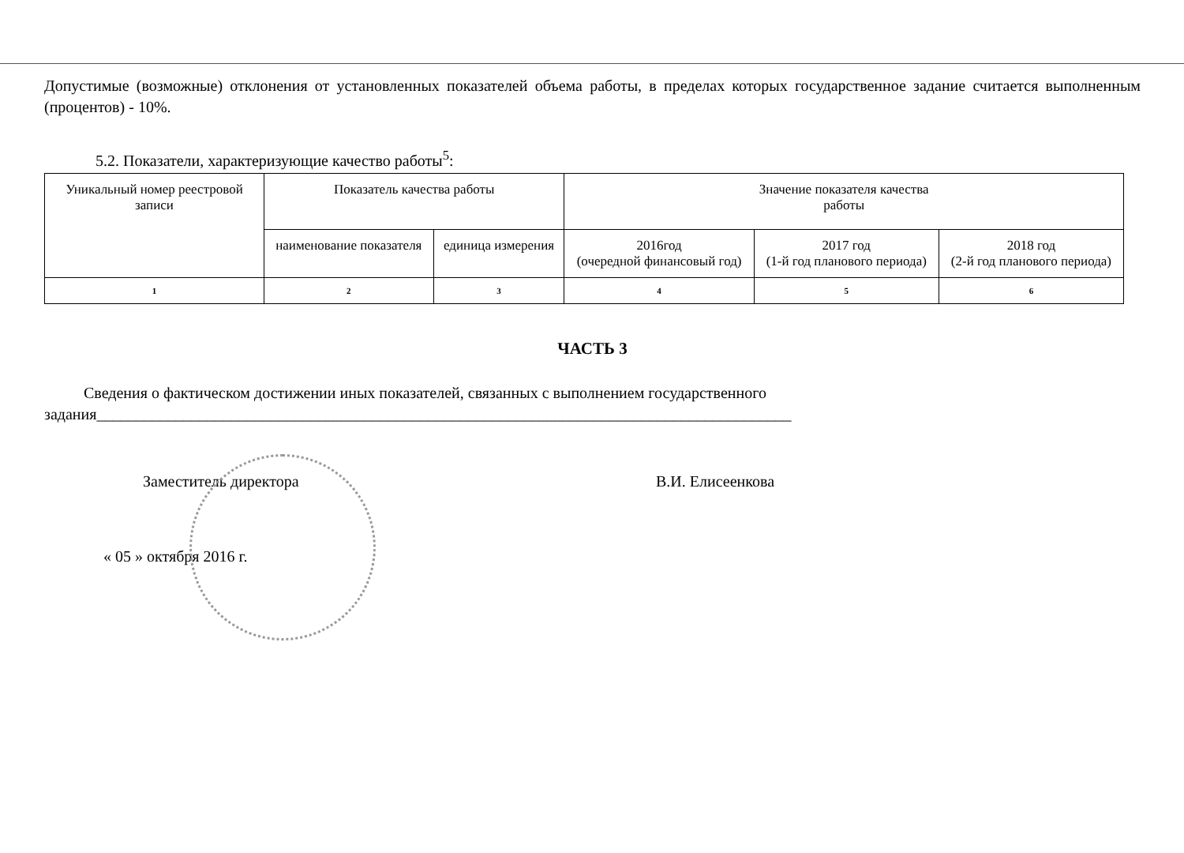Допустимые (возможные) отклонения от установленных показателей объема работы, в пределах которых государственное задание считается выполненным (процентов) - 10%.
5.2. Показатели, характеризующие качество работы<sup>5</sup>:
| Уникальный номер реестровой записи | Показатель качества работы | | Значение показателя качества работы | | |
| | наименование показателя | единица измерения | 2016год (очередной финансовый год) | 2017 год (1-й год планового периода) | 2018 год (2-й год планового периода) |
| 1 | 2 | 3 | 4 | 5 | 6 |
ЧАСТЬ 3
Сведения о фактическом достижении иных показателей, связанных с выполнением государственного задания________________________________________________________________________________________
Заместитель директора В.И. Елисеенкова
« 05 » октября 2016 г.